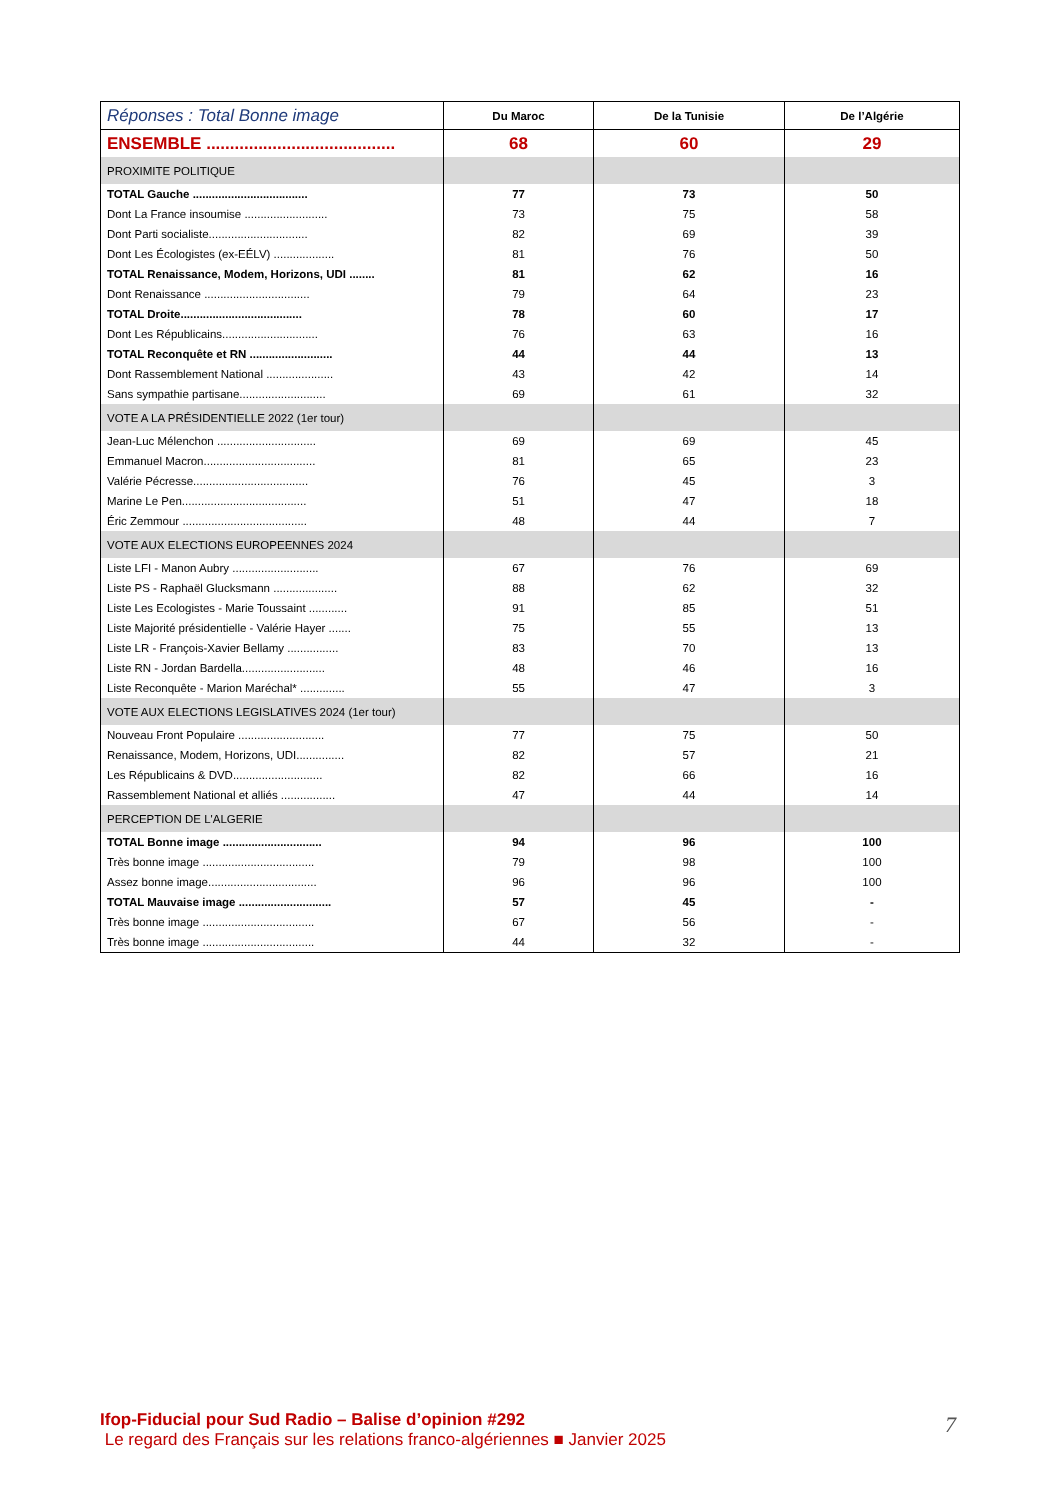| Réponses : Total Bonne image | Du Maroc | De la Tunisie | De l’Algérie |
| --- | --- | --- | --- |
| ENSEMBLE ........................................ | 68 | 60 | 29 |
| PROXIMITE POLITIQUE | | | |
| TOTAL Gauche .................................... | 77 | 73 | 50 |
| Dont La France insoumise .......................... | 73 | 75 | 58 |
| Dont Parti socialiste............................... | 82 | 69 | 39 |
| Dont Les Écologistes (ex-EÉLV) ................... | 81 | 76 | 50 |
| TOTAL Renaissance, Modem, Horizons, UDI ........ | 81 | 62 | 16 |
| Dont Renaissance ................................. | 79 | 64 | 23 |
| TOTAL Droite...................................... | 78 | 60 | 17 |
| Dont Les Républicains.............................. | 76 | 63 | 16 |
| TOTAL Reconquête et RN .......................... | 44 | 44 | 13 |
| Dont Rassemblement National ..................... | 43 | 42 | 14 |
| Sans sympathie partisane........................... | 69 | 61 | 32 |
| VOTE A LA PRÉSIDENTIELLE 2022 (1er tour) | | | |
| Jean-Luc Mélenchon ............................... | 69 | 69 | 45 |
| Emmanuel Macron................................... | 81 | 65 | 23 |
| Valérie Pécresse.................................... | 76 | 45 | 3 |
| Marine Le Pen....................................... | 51 | 47 | 18 |
| Éric Zemmour ....................................... | 48 | 44 | 7 |
| VOTE AUX ELECTIONS EUROPEENNES 2024 | | | |
| Liste LFI - Manon Aubry ........................... | 67 | 76 | 69 |
| Liste PS - Raphaël Glucksmann .................... | 88 | 62 | 32 |
| Liste Les Ecologistes - Marie Toussaint ............ | 91 | 85 | 51 |
| Liste Majorité présidentielle - Valérie Hayer ....... | 75 | 55 | 13 |
| Liste LR - François-Xavier Bellamy ................ | 83 | 70 | 13 |
| Liste RN - Jordan Bardella.......................... | 48 | 46 | 16 |
| Liste Reconquête - Marion Maréchal* .............. | 55 | 47 | 3 |
| VOTE AUX ELECTIONS LEGISLATIVES 2024 (1er tour) | | | |
| Nouveau Front Populaire ........................... | 77 | 75 | 50 |
| Renaissance, Modem, Horizons, UDI............... | 82 | 57 | 21 |
| Les Républicains & DVD............................ | 82 | 66 | 16 |
| Rassemblement National et alliés ................. | 47 | 44 | 14 |
| PERCEPTION DE L'ALGERIE | | | |
| TOTAL Bonne image ............................... | 94 | 96 | 100 |
| Très bonne image ................................... | 79 | 98 | 100 |
| Assez bonne image.................................. | 96 | 96 | 100 |
| TOTAL Mauvaise image ............................. | 57 | 45 | - |
| Très bonne image ................................... | 67 | 56 | - |
| Très bonne image ................................... | 44 | 32 | - |
Ifop-Fiducial pour Sud Radio – Balise d’opinion #292
Le regard des Français sur les relations franco-algériennes ■ Janvier 2025
7